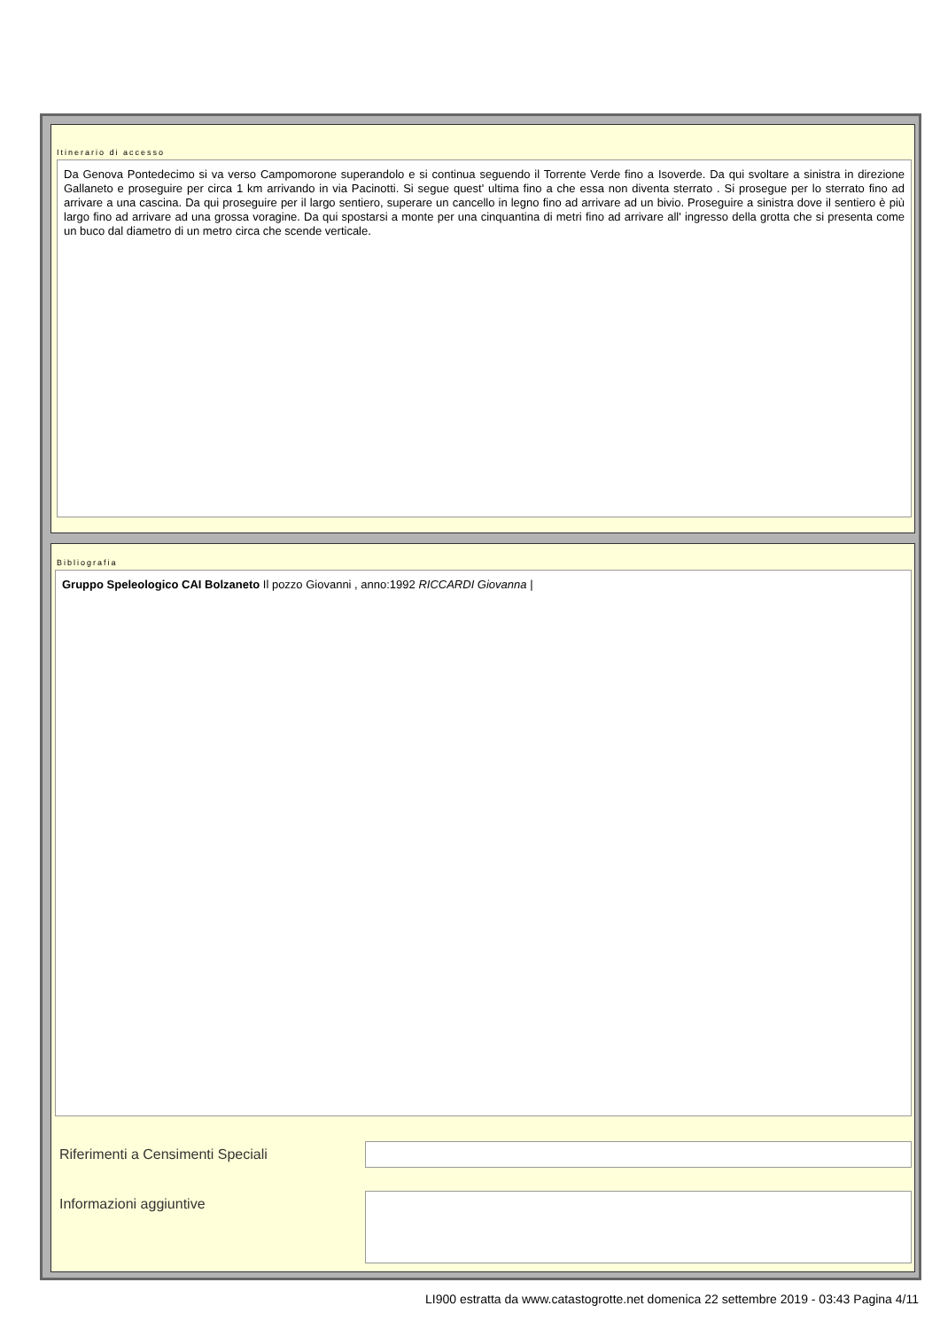Itinerario di accesso
Da Genova Pontedecimo si va verso Campomorone superandolo e si continua seguendo il Torrente Verde fino a Isoverde. Da qui svoltare a sinistra in direzione Gallaneto e proseguire per circa 1 km arrivando in via Pacinotti. Si segue quest' ultima fino a che essa non diventa sterrato . Si prosegue per lo sterrato fino ad arrivare a una cascina. Da qui proseguire per il largo sentiero, superare un cancello in legno fino ad arrivare ad un bivio. Proseguire a sinistra dove il sentiero è più largo fino ad arrivare ad una grossa voragine. Da qui spostarsi a monte per una cinquantina di metri fino ad arrivare all' ingresso della grotta che si presenta come un buco dal diametro di un metro circa che scende verticale.
Bibliografia
Gruppo Speleologico CAI Bolzaneto Il pozzo Giovanni , anno:1992 RICCARDI Giovanna |
Riferimenti a Censimenti Speciali
Informazioni aggiuntive
LI900 estratta da www.catastogrotte.net domenica 22 settembre 2019 - 03:43 Pagina 4/11